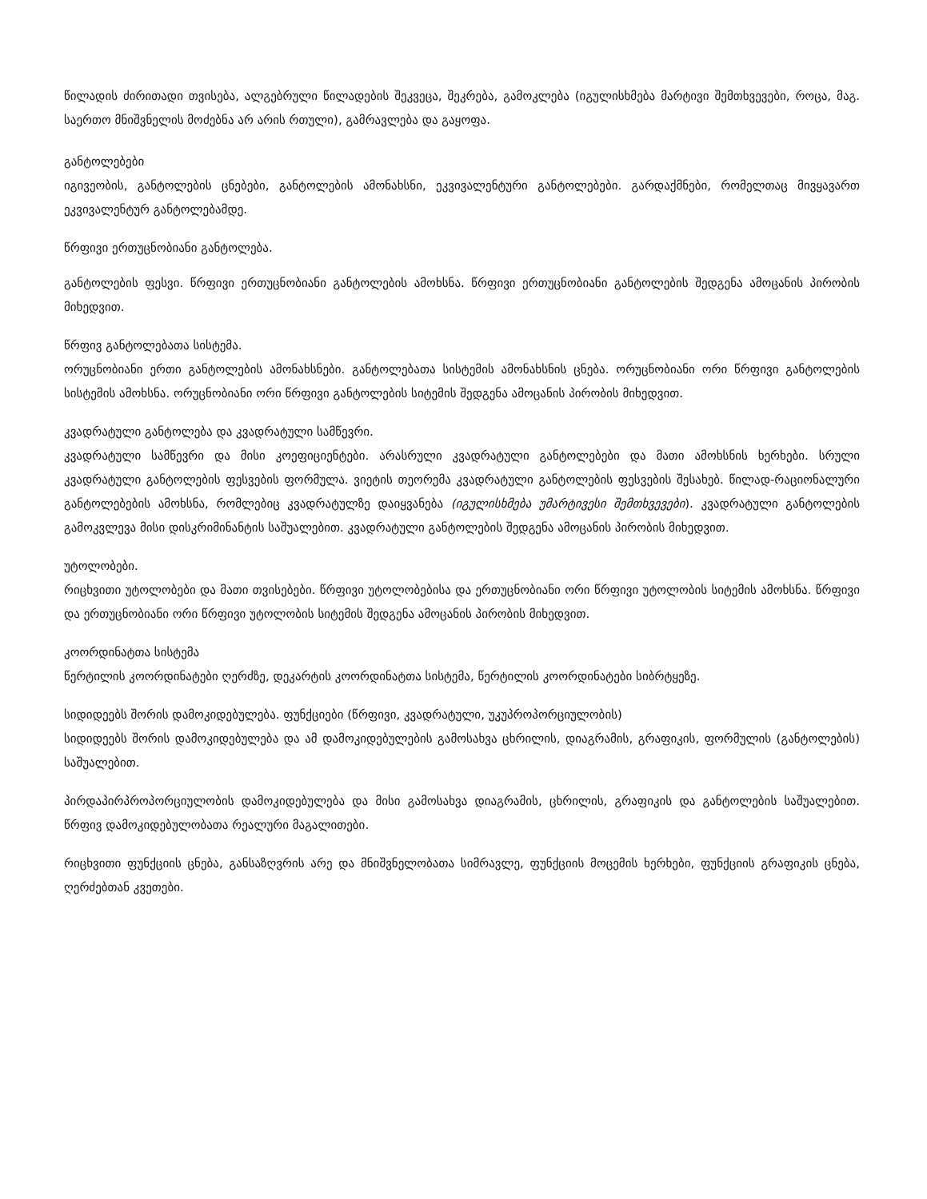წილადის ძირითადი თვისება, ალგებრული წილადების შეკვეცა, შეკრება, გამოკლება (იგულისხმება მარტივი შემთხვევები, როცა, მაგ. საერთო მნიშვნელის მოძებნა არ არის რთული), გამრავლება და გაყოფა.
განტოლებები
იგივეობის, განტოლების ცნებები, განტოლების ამონახსნი, ეკვივალენტური განტოლებები. გარდაქმნები, რომელთაც მივყავართ ეკვივალენტურ განტოლებამდე.
წრფივი ერთუცნობიანი განტოლება.
განტოლების ფესვი. წრფივი ერთუცნობიანი განტოლების ამოხსნა. წრფივი ერთუცნობიანი განტოლების შედგენა ამოცანის პირობის მიხედვით.
წრფივ განტოლებათა სისტემა.
ორუცნობიანი ერთი განტოლების ამონახსნები. განტოლებათა სისტემის ამონახსნის ცნება. ორუცნობიანი ორი წრფივი განტოლების სისტემის ამოხსნა. ორუცნობიანი ორი წრფივი განტოლების სიტემის შედგენა ამოცანის პირობის მიხედვით.
კვადრატული განტოლება და კვადრატული სამწევრი.
კვადრატული სამწევრი და მისი კოეფიციენტები. არასრული კვადრატული განტოლებები და მათი ამოხსნის ხერხები. სრული კვადრატული განტოლების ფესვების ფორმულა. ვიეტის თეორემა კვადრატული განტოლების ფესვების შესახებ. წილად-რაციონალური განტოლებების ამოხსნა, რომლებიც კვადრატულზე დაიყვანება (იგულისხმება უმარტივესი შემთხვევები). კვადრატული განტოლების გამოკვლევა მისი დისკრიმინანტის საშუალებით. კვადრატული განტოლების შედგენა ამოცანის პირობის მიხედვით.
უტოლობები.
რიცხვითი უტოლობები და მათი თვისებები. წრფივი უტოლობებისა და ერთუცნობიანი ორი წრფივი უტოლობის სიტემის ამოხსნა. წრფივი და ერთუცნობიანი ორი წრფივი უტოლობის სიტემის შედგენა ამოცანის პირობის მიხედვით.
კოორდინატთა სისტემა
წერტილის კოორდინატები ღერძზე, დეკარტის კოორდინატთა სისტემა, წერტილის კოორდინატები სიბრტყეზე.
სიდიდეებს შორის დამოკიდებულება. ფუნქციები (წრფივი, კვადრატული, უკუპროპორციულობის)
სიდიდეებს შორის დამოკიდებულება და ამ დამოკიდებულების გამოსახვა ცხრილის, დიაგრამის, გრაფიკის, ფორმულის (განტოლების) საშუალებით.
პირდაპირპროპორციულობის დამოკიდებულება და მისი გამოსახვა დიაგრამის, ცხრილის, გრაფიკის და განტოლების საშუალებით. წრფივ დამოკიდებულობათა რეალური მაგალითები.
რიცხვითი ფუნქციის ცნება, განსაზღვრის არე და მნიშვნელობათა სიმრავლე, ფუნქციის მოცემის ხერხები, ფუნქციის გრაფიკის ცნება, ღერძებთან კვეთები.